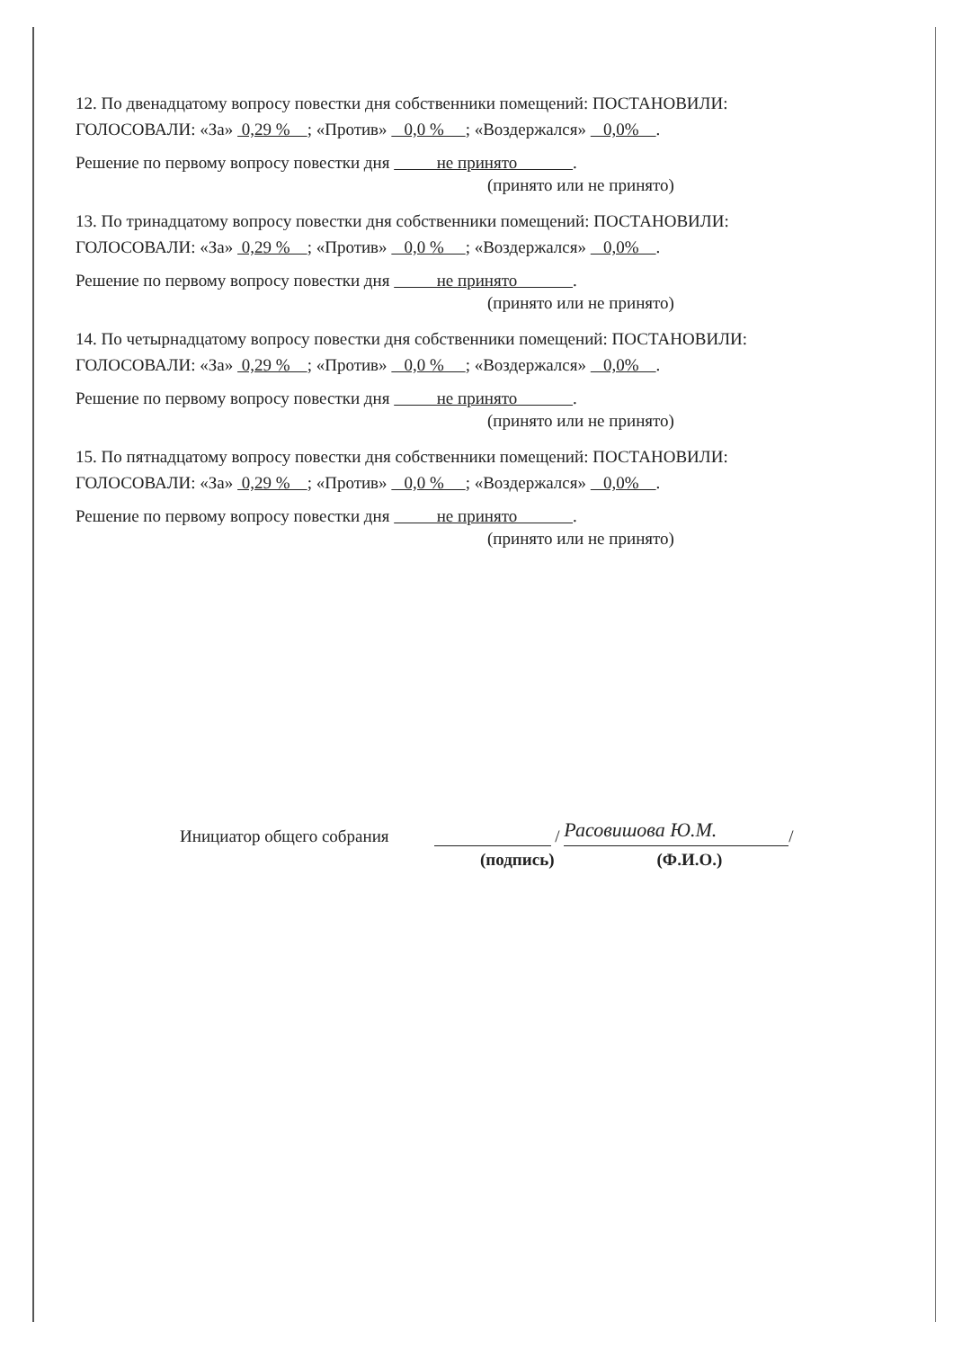12. По двенадцатому вопросу повестки дня собственники помещений: ПОСТАНОВИЛИ:
ГОЛОСОВАЛИ: «За» 0,29 % ; «Против» 0,0 % ; «Воздержался» 0,0% .
Решение по первому вопросу повестки дня не принято .
(принято или не принято)
13. По тринадцатому вопросу повестки дня собственники помещений: ПОСТАНОВИЛИ:
ГОЛОСОВАЛИ: «За» 0,29 % ; «Против» 0,0 % ; «Воздержался» 0,0% .
Решение по первому вопросу повестки дня не принято .
(принято или не принято)
14. По четырнадцатому вопросу повестки дня собственники помещений: ПОСТАНОВИЛИ:
ГОЛОСОВАЛИ: «За» 0,29 % ; «Против» 0,0 % ; «Воздержался» 0,0% .
Решение по первому вопросу повестки дня не принято .
(принято или не принято)
15. По пятнадцатому вопросу повестки дня собственники помещений: ПОСТАНОВИЛИ:
ГОЛОСОВАЛИ: «За» 0,29 % ; «Против» 0,0 % ; «Воздержался» 0,0% .
Решение по первому вопросу повестки дня не принято .
(принято или не принято)
Инициатор общего собрания / Расовишова Ю.М. /
(подпись) (Ф.И.О.)